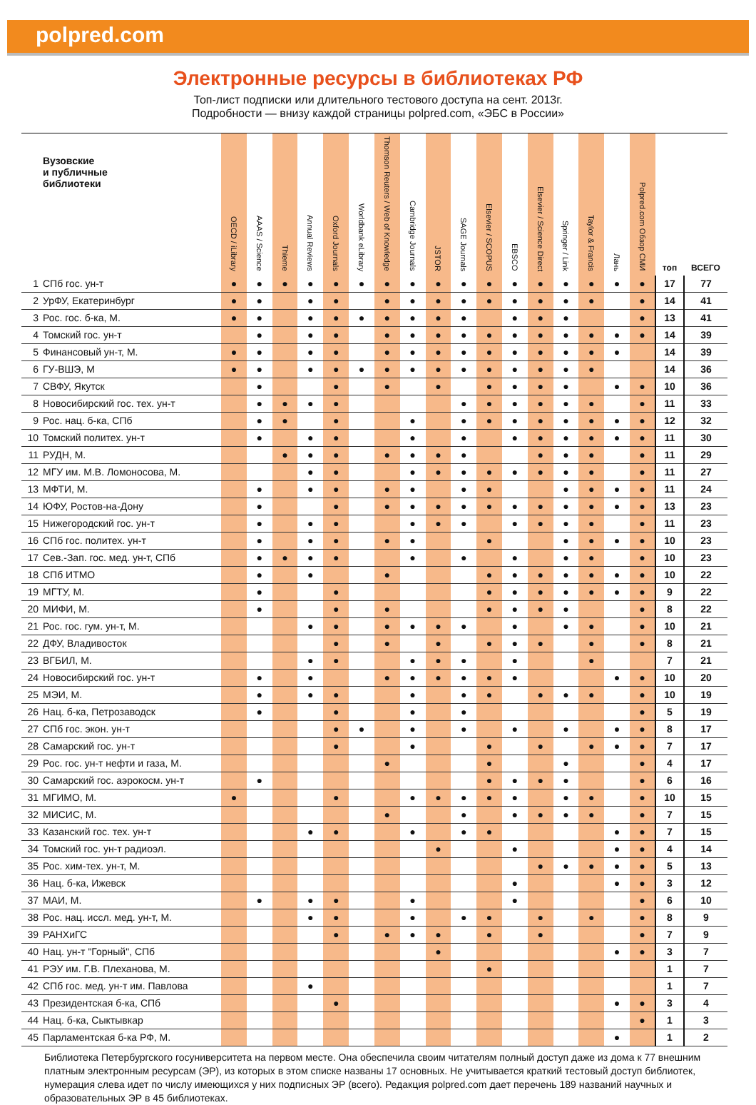polpred.com
Электронные ресурсы в библиотеках РФ
Топ-лист подписки или длительного тестового доступа на сент. 2013г.
Подробности — внизу каждой страницы polpred.com, «ЭБС в России»
| | Вузовские и публичные библиотеки | OECD / iLibrary | AAAS / Science | Thieme | Annual Reviews | Oxford Journals | Worldbank eLibrary | Thomson Reuters / Web of Knowledge | Cambridge Journals | JSTOR | SAGE Journals | Elsevier / SCOPUS | EBSCO | Elsevier / Science Direct | Springer / Link | Taylor & Francis | Лань | Polpred.com Обзор СМИ | топ | ВСЕГО |
| --- | --- | --- | --- | --- | --- | --- | --- | --- | --- | --- | --- | --- | --- | --- | --- | --- | --- | --- | --- | --- |
| 1 | СПб гос. ун-т | ● | ● | ● | ● | ● | ● | ● | ● | ● | ● | ● | ● | ● | ● | ● | ● | ● | 17 | 77 |
| 2 | УрФУ, Екатеринбург | ● | ● | | ● | ● | | ● | ● | ● | ● | ● | ● | ● | ● | ● | | ● | 14 | 41 |
| 3 | Рос. гос. б-ка, М. | ● | ● | | ● | ● | ● | ● | ● | ● | ● | | ● | ● | ● | | | ● | 13 | 41 |
| 4 | Томский гос. ун-т | | ● | | ● | ● | | ● | ● | ● | ● | ● | ● | ● | ● | ● | ● | ● | 14 | 39 |
| 5 | Финансовый ун-т, М. | ● | ● | | ● | ● | | ● | ● | ● | ● | ● | ● | ● | ● | ● | ● | | 14 | 39 |
| 6 | ГУ-ВШЭ, М | ● | ● | | ● | ● | ● | ● | ● | ● | ● | ● | ● | ● | ● | ● | | | 14 | 36 |
| 7 | СВФУ, Якутск | | ● | | | ● | | ● | | ● | | ● | ● | ● | ● | | ● | ● | 10 | 36 |
| 8 | Новосибирский гос. тех. ун-т | | ● | ● | ● | ● | | | | | ● | ● | ● | ● | ● | ● | | ● | 11 | 33 |
| 9 | Рос. нац. б-ка, СПб | | ● | ● | | ● | | | ● | | ● | ● | ● | ● | ● | ● | ● | ● | 12 | 32 |
| 10 | Томский политех. ун-т | | ● | | ● | ● | | | ● | | ● | | ● | ● | ● | ● | ● | ● | 11 | 30 |
| 11 | РУДН, М. | | | ● | ● | ● | | ● | ● | ● | ● | | | ● | ● | ● | | ● | 11 | 29 |
| 12 | МГУ им. М.В. Ломоносова, М. | | | | ● | ● | | | ● | ● | ● | ● | ● | ● | ● | ● | | ● | 11 | 27 |
| 13 | МФТИ, М. | | ● | | ● | ● | | ● | ● | | ● | ● | | | ● | ● | ● | ● | 11 | 24 |
| 14 | ЮФУ, Ростов-на-Дону | | ● | | | ● | | ● | ● | ● | ● | ● | ● | ● | ● | ● | ● | ● | 13 | 23 |
| 15 | Нижегородский гос. ун-т | | ● | | ● | ● | | | ● | ● | ● | | ● | ● | ● | ● | | ● | 11 | 23 |
| 16 | СПб гос. политех. ун-т | | ● | | ● | ● | | ● | ● | | | ● | | | ● | ● | ● | ● | 10 | 23 |
| 17 | Сев.-Зап. гос. мед. ун-т, СПб | | ● | ● | ● | ● | | | ● | | ● | | ● | | ● | ● | | ● | 10 | 23 |
| 18 | СПб ИТМО | | ● | | ● | | | ● | | | | ● | ● | ● | ● | ● | ● | ● | 10 | 22 |
| 19 | МГТУ, М. | | ● | | | ● | | | | | | ● | ● | ● | ● | ● | ● | ● | 9 | 22 |
| 20 | МИФИ, М. | | ● | | | ● | | ● | | | | ● | ● | ● | ● | | | ● | 8 | 22 |
| 21 | Рос. гос. гум. ун-т, М. | | | | ● | ● | | ● | ● | ● | ● | | ● | | ● | ● | | ● | 10 | 21 |
| 22 | ДФУ, Владивосток | | | | | ● | | ● | | ● | | ● | ● | ● | | ● | | ● | 8 | 21 |
| 23 | ВГБИЛ, М. | | | | ● | ● | | | ● | ● | ● | | ● | | | ● | | | 7 | 21 |
| 24 | Новосибирский гос. ун-т | | ● | | ● | | | ● | ● | ● | ● | ● | ● | | | | ● | ● | 10 | 20 |
| 25 | МЭИ, М. | | ● | | ● | ● | | | ● | | ● | ● | | ● | ● | ● | | ● | 10 | 19 |
| 26 | Нац. б-ка, Петрозаводск | | ● | | | ● | | | ● | | ● | | | | | | | ● | 5 | 19 |
| 27 | СПб гос. экон. ун-т | | | | | ● | ● | | ● | | ● | | ● | | ● | | ● | ● | 8 | 17 |
| 28 | Самарский гос. ун-т | | | | | ● | | | ● | | | ● | | ● | | ● | ● | ● | 7 | 17 |
| 29 | Рос. гос. ун-т нефти и газа, М. | | | | | | | ● | | | | ● | | | ● | | | ● | 4 | 17 |
| 30 | Самарский гос. аэрокосм. ун-т | | ● | | | | | | | | | ● | ● | ● | ● | | | ● | 6 | 16 |
| 31 | МГИМО, М. | ● | | | | ● | | | ● | ● | ● | ● | ● | | ● | ● | | ● | 10 | 15 |
| 32 | МИСИС, М. | | | | | | | ● | | | ● | | ● | ● | ● | ● | | ● | 7 | 15 |
| 33 | Казанский гос. тех. ун-т | | | | ● | ● | | | ● | | ● | ● | | | | | ● | ● | 7 | 15 |
| 34 | Томский гос. ун-т радиоэл. | | | | | | | | | ● | | | ● | | | | ● | ● | 4 | 14 |
| 35 | Рос. хим-тех. ун-т, М. | | | | | | | | | | | | | ● | ● | ● | ● | ● | 5 | 13 |
| 36 | Нац. б-ка, Ижевск | | | | | | | | | | | | ● | | | | ● | ● | 3 | 12 |
| 37 | МАИ, М. | | ● | | ● | ● | | | ● | | | | ● | | | | | ● | 6 | 10 |
| 38 | Рос. нац. иссл. мед. ун-т, М. | | | | ● | ● | | | ● | | ● | ● | | ● | | ● | | ● | 8 | 9 |
| 39 | РАНХиГС | | | | | ● | | ● | ● | ● | | ● | | ● | | | | ● | 7 | 9 |
| 40 | Нац. ун-т "Горный", СПб | | | | | | | | | ● | | | | | | | ● | ● | 3 | 7 |
| 41 | РЭУ им. Г.В. Плеханова, М. | | | | | | | | | | | ● | | | | | | | 1 | 7 |
| 42 | СПб гос. мед. ун-т им. Павлова | | | | ● | | | | | | | | | | | | | | 1 | 7 |
| 43 | Президентская б-ка, СПб | | | | | ● | | | | | | | | | | | ● | ● | 3 | 4 |
| 44 | Нац. б-ка, Сыктывкар | | | | | | | | | | | | | | | | | ● | 1 | 3 |
| 45 | Парламентская б-ка РФ, М. | | | | | | | | | | | | | | | | ● | | 1 | 2 |
Библиотека Петербургского госуниверситета на первом месте. Она обеспечила своим читателям полный доступ даже из дома к 77 внешним платным электронным ресурсам (ЭР), из которых в этом списке названы 17 основных. Не учитывается краткий тестовый доступ библиотек, нумерация слева идет по числу имеющихся у них подписных ЭР (всего). Редакция polpred.com дает перечень 189 названий научных и образовательных ЭР в 45 библиотеках.